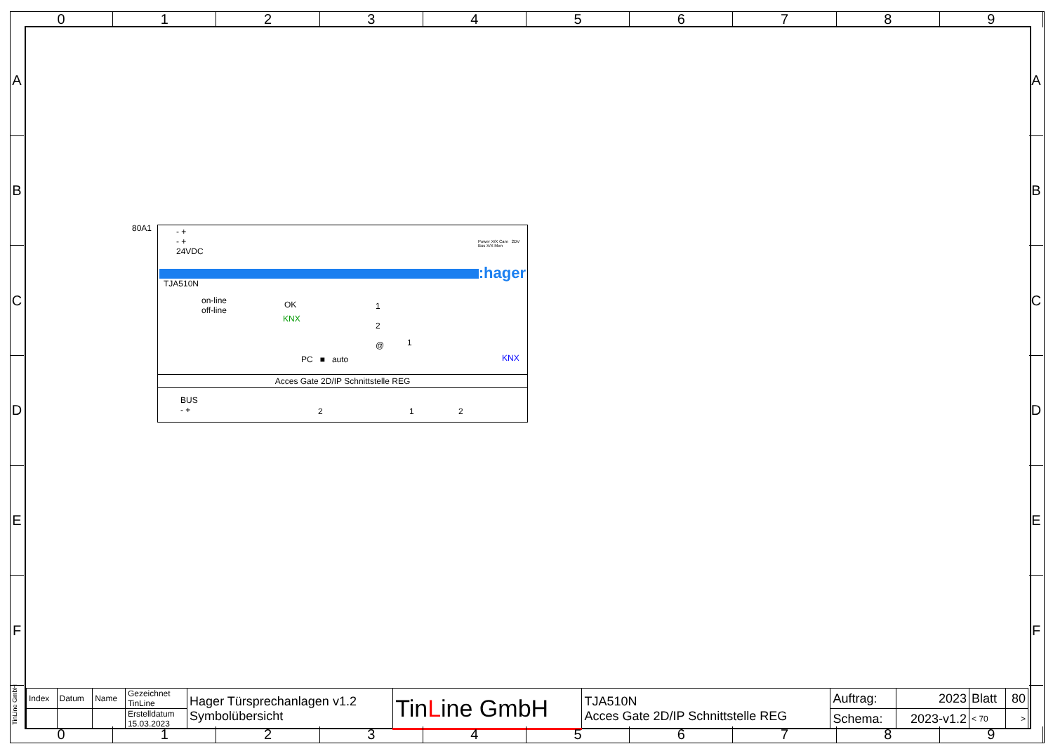0 1 2 3 4 5 6 7 8 9
A
B
C
D
E
F
A
B
C
D
E
F
80A1
- +
- +
24VDC
Power X/X Cam 2DV Bus X/X Mon
:hager
TJA510N
on-line
off-line
OK
KNX
1
2
@
1
PC ■ auto KNX
Acces Gate 2D/IP Schnittstelle REG
BUS
- +
2 1 2
TinLine GmbH
| Index | Datum | Name | Gezeichnet TinLine | Hager Türsprechanlagen v1.2 Symbolübersicht | Tin L ine GmbH | TJA510N Acces Gate 2D/IP Schnittstelle REG | Auftrag: | 2023 | Blatt | 80 |
| | | | Erstelldatum 15.03.2023 | | | | Schema: | 2023-v1.2 | < 70 | > |
0 1 2 3 4 5 6 7 8 9